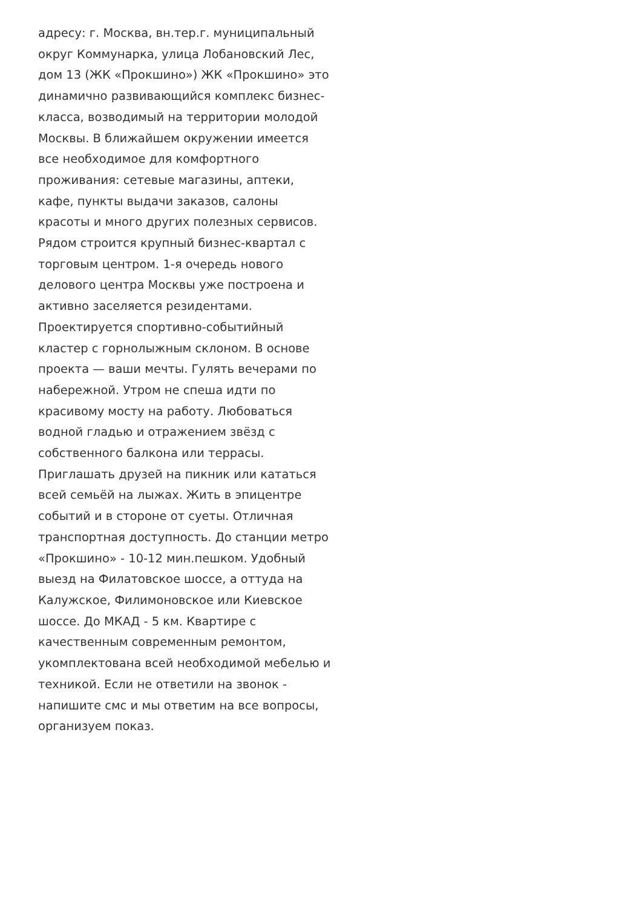адресу: г. Москва, вн.тер.г. муниципальный
округ Коммунарка, улица Лобановский Лес,
дом 13 (ЖК «Прокшино») ЖК «Прокшино» это
динамично развивающийся комплекс бизнес-
класса, возводимый на территории молодой
Москвы. В ближайшем окружении имеется
все необходимое для комфортного
проживания: сетевые магазины, аптеки,
кафе, пункты выдачи заказов, салоны
красоты и много других полезных сервисов.
Рядом строится крупный бизнес-квартал с
торговым центром. 1-я очередь нового
делового центра Москвы уже построена и
активно заселяется резидентами.
Проектируется спортивно-событийный
кластер с горнолыжным склоном. В основе
проекта — ваши мечты. Гулять вечерами по
набережной. Утром не спеша идти по
красивому мосту на работу. Любоваться
водной гладью и отражением звёзд с
собственного балкона или террасы.
Приглашать друзей на пикник или кататься
всей семьёй на лыжах. Жить в эпицентре
событий и в стороне от суеты. Отличная
транспортная доступность. До станции метро
«Прокшино» - 10-12 мин.пешком. Удобный
выезд на Филатовское шоссе, а оттуда на
Калужское, Филимоновское или Киевское
шоссе. До МКАД - 5 км. Квартире с
качественным современным ремонтом,
укомплектована всей необходимой мебелью и
техникой. Если не ответили на звонок -
напишите смс и мы ответим на все вопросы,
организуем показ.